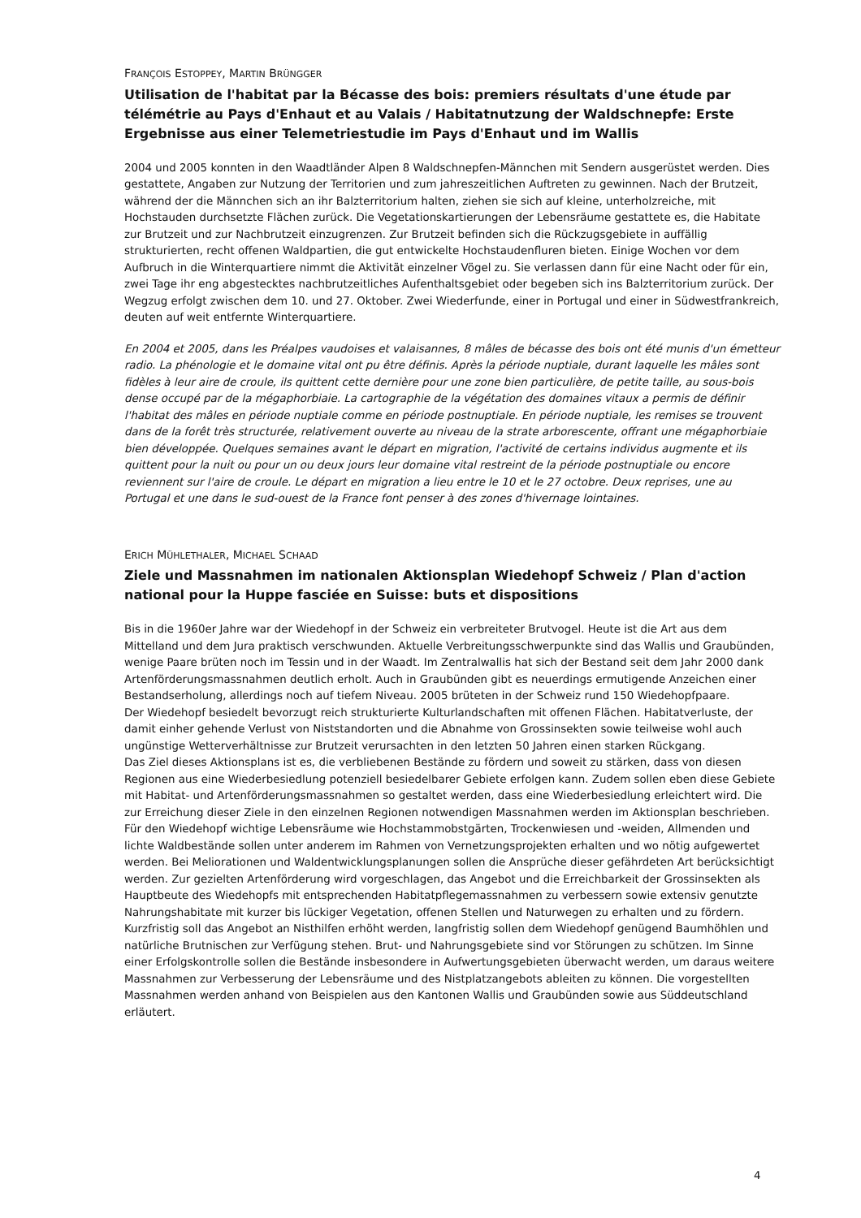FRANÇOIS ESTOPPEY, MARTIN BRÜNGGER
Utilisation de l'habitat par la Bécasse des bois: premiers résultats d'une étude par télémétrie au Pays d'Enhaut et au Valais / Habitatnutzung der Waldschnepfe: Erste Ergebnisse aus einer Telemetriestudie im Pays d'Enhaut und im Wallis
2004 und 2005 konnten in den Waadtländer Alpen 8 Waldschnepfen-Männchen mit Sendern ausgerüstet werden. Dies gestattete, Angaben zur Nutzung der Territorien und zum jahreszeitlichen Auftreten zu gewinnen. Nach der Brutzeit, während der die Männchen sich an ihr Balzterritorium halten, ziehen sie sich auf kleine, unterholzreiche, mit Hochstauden durchsetzte Flächen zurück. Die Vegetationskartierungen der Lebensräume gestattete es, die Habitate zur Brutzeit und zur Nachbrutzeit einzugrenzen. Zur Brutzeit befinden sich die Rückzugsgebiete in auffällig strukturierten, recht offenen Waldpartien, die gut entwickelte Hochstaudenfluren bieten. Einige Wochen vor dem Aufbruch in die Winterquartiere nimmt die Aktivität einzelner Vögel zu. Sie verlassen dann für eine Nacht oder für ein, zwei Tage ihr eng abgestecktes nachbrutzeitliches Aufenthaltsgebiet oder begeben sich ins Balzterritorium zurück. Der Wegzug erfolgt zwischen dem 10. und 27. Oktober. Zwei Wiederfunde, einer in Portugal und einer in Südwestfrankreich, deuten auf weit entfernte Winterquartiere.
En 2004 et 2005, dans les Préalpes vaudoises et valaisannes, 8 mâles de bécasse des bois ont été munis d'un émetteur radio. La phénologie et le domaine vital ont pu être définis. Après la période nuptiale, durant laquelle les mâles sont fidèles à leur aire de croule, ils quittent cette dernière pour une zone bien particulière, de petite taille, au sous-bois dense occupé par de la mégaphorbiaie. La cartographie de la végétation des domaines vitaux a permis de définir l'habitat des mâles en période nuptiale comme en période postnuptiale. En période nuptiale, les remises se trouvent dans de la forêt très structurée, relativement ouverte au niveau de la strate arborescente, offrant une mégaphorbiaie bien développée. Quelques semaines avant le départ en migration, l'activité de certains individus augmente et ils quittent pour la nuit ou pour un ou deux jours leur domaine vital restreint de la période postnuptiale ou encore reviennent sur l'aire de croule. Le départ en migration a lieu entre le 10 et le 27 octobre. Deux reprises, une au Portugal et une dans le sud-ouest de la France font penser à des zones d'hivernage lointaines.
ERICH MÜHLETHALER, MICHAEL SCHAAD
Ziele und Massnahmen im nationalen Aktionsplan Wiedehopf Schweiz / Plan d'action national pour la Huppe fasciée en Suisse: buts et dispositions
Bis in die 1960er Jahre war der Wiedehopf in der Schweiz ein verbreiteter Brutvogel. Heute ist die Art aus dem Mittelland und dem Jura praktisch verschwunden. Aktuelle Verbreitungsschwerpunkte sind das Wallis und Graubünden, wenige Paare brüten noch im Tessin und in der Waadt. Im Zentralwallis hat sich der Bestand seit dem Jahr 2000 dank Artenförderungsmassnahmen deutlich erholt. Auch in Graubünden gibt es neuerdings ermutigende Anzeichen einer Bestandserholung, allerdings noch auf tiefem Niveau. 2005 brüteten in der Schweiz rund 150 Wiedehopfpaare.
Der Wiedehopf besiedelt bevorzugt reich strukturierte Kulturlandschaften mit offenen Flächen. Habitatverluste, der damit einher gehende Verlust von Niststandorten und die Abnahme von Grossinsekten sowie teilweise wohl auch ungünstige Wetterverhältnisse zur Brutzeit verursachten in den letzten 50 Jahren einen starken Rückgang.
Das Ziel dieses Aktionsplans ist es, die verbliebenen Bestände zu fördern und soweit zu stärken, dass von diesen Regionen aus eine Wiederbesiedlung potenziell besiedelbarer Gebiete erfolgen kann. Zudem sollen eben diese Gebiete mit Habitat- und Artenförderungsmassnahmen so gestaltet werden, dass eine Wiederbesiedlung erleichtert wird. Die zur Erreichung dieser Ziele in den einzelnen Regionen notwendigen Massnahmen werden im Aktionsplan beschrieben.
Für den Wiedehopf wichtige Lebensräume wie Hochstammobstgärten, Trockenwiesen und -weiden, Allmenden und lichte Waldbestände sollen unter anderem im Rahmen von Vernetzungsprojekten erhalten und wo nötig aufgewertet werden. Bei Meliorationen und Waldentwicklungsplanungen sollen die Ansprüche dieser gefährdeten Art berücksichtigt werden. Zur gezielten Artenförderung wird vorgeschlagen, das Angebot und die Erreichbarkeit der Grossinsekten als Hauptbeute des Wiedehopfs mit entsprechenden Habitatpflegemassnahmen zu verbessern sowie extensiv genutzte Nahrungshabitate mit kurzer bis lückiger Vegetation, offenen Stellen und Naturwegen zu erhalten und zu fördern. Kurzfristig soll das Angebot an Nisthilfen erhöht werden, langfristig sollen dem Wiedehopf genügend Baumhöhlen und natürliche Brutnischen zur Verfügung stehen. Brut- und Nahrungsgebiete sind vor Störungen zu schützen. Im Sinne einer Erfolgskontrolle sollen die Bestände insbesondere in Aufwertungsgebieten überwacht werden, um daraus weitere Massnahmen zur Verbesserung der Lebensräume und des Nistplatzangebots ableiten zu können. Die vorgestellten Massnahmen werden anhand von Beispielen aus den Kantonen Wallis und Graubünden sowie aus Süddeutschland erläutert.
4